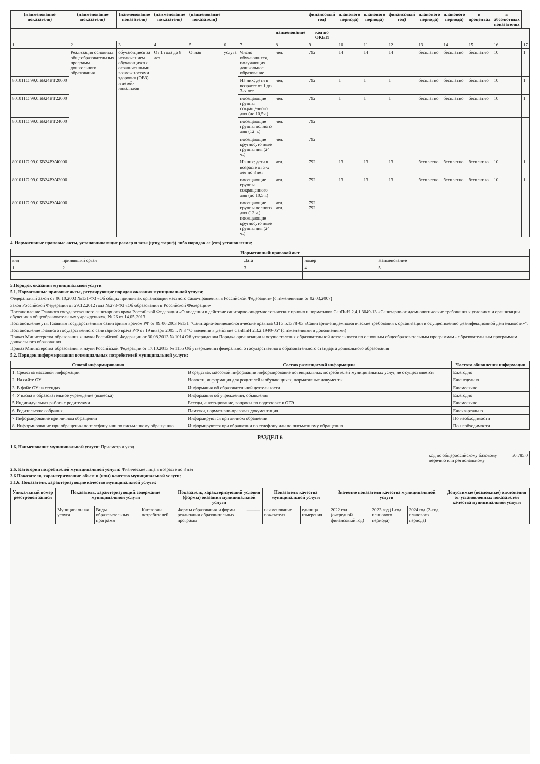| (наименование показателя) | (наименование показателя) | (наименование показателя) | (наименование показателя) | (наименование показателя) | | | | финансовый год) | планового периода) | планового периода) | финансовый год) | планового периода) | планового периода) | в процентах | в абсолютных показателях | |
| --- | --- | --- | --- | --- | --- | --- | --- | --- | --- | --- | --- | --- | --- | --- | --- | --- |
| | | | | | | | наименование | код по ОКЕИ | | | | | | | | |
| 1 | 2 | 3 | 4 | 5 | 6 | 7 | 8 | 9 | 10 | 11 | 12 | 13 | 14 | 15 | 16 | 17 |
| | Реализация основных общеобразовательных программ дошкольного образования | обучающиеся за исключением обучающихся с ограниченными возможностями здоровья (ОВЗ) и детей-инвалидов | От 1 года до 8 лет | Очная | услуга | Число обучающихся, получающих дошкольное образование | чел. | 792 | 14 | 14 | 14 | бесплатно | бесплатно | бесплатно | 10 | 1 |
| 801011О.99.0.БВ24ВТ20000 | | | | | | Из них: дети в возрасте от 1 до 3-х лет | чел. | 792 | 1 | 1 | 1 | бесплатно | бесплатно | бесплатно | 10 | 1 |
| 801011О.99.0.БВ24ВТ22000 | | | | | | посещающие группы сокращенного дня (до 10,5ч.) | чел. | 792 | 1 | 1 | 1 | бесплатно | бесплатно | бесплатно | 10 | 1 |
| 801011О.99.0.БВ24ВТ24000 | | | | | | посещающие группы полного дня (12 ч.) | чел. | 792 | | | | | | | | |
| | | | | | | посещающие круглосуточные группы дня (24 ч.) | чел. | 792 | | | | | | | | |
| 801011О.99.0.БВ24ВУ40000 | | | | | | Из них: дети в возрасте от 3-х лет до 8 лет | чел. | 792 | 13 | 13 | 13 | бесплатно | бесплатно | бесплатно | 10 | 1 |
| 801011О.99.0.БВ24ВУ42000 | | | | | | посещающие группы сокращенного дня (до 10,5ч.) | чел. | 792 | 13 | 13 | 13 | бесплатно | бесплатно | бесплатно | 10 | 1 |
| 801011О.99.0.БВ24ВУ44000 | | | | | | посещающие группы полного дня (12 ч.) посещающие круглосуточные группы дня (24 ч.) | чел. чел. | 792 792 | | | | | | | | |
4. Нормативные правовые акты, устанавливающие размер платы (цену, тариф) либо порядок ее (его) установления:
| Нормативный правовой акт | | | | |
| --- | --- | --- | --- | --- |
| вид | принявший орган | Дата | номер | Наименование |
| 1 | 2 | 3 | 4 | 5 |
5.Порядок оказания муниципальной услуги
5.1. Нормативные правовые акты, регулирующие порядок оказания муниципальной услуги:
Федеральный Закон от 06.10.2003 №131-ФЗ «Об общих принципах организации местного самоуправления в Российской Федерации» (с изменениями от 02.03.2007)
Закон Российской Федерации от 29.12.2012 года №273-ФЗ «Об образовании в Российской Федерации»
Постановление Главного государственного санитарного врача Российской Федерации «О введении в действие санитарно-эпидемиологических правил и нормативов СанПиН 2.4.1.3049-13 «Санитарно-эпидемиологические требования к условиям и организации обучения в общеобразовательных учреждениях», № 26 от 14.05.2013
Постановление утв. Главным государственным санитарным врачом РФ от 09.06.2003 №131 "Санитарно-эпидемиологические правила СП 3.5.1378-03 «Санитарно-эпидемиологические требования к организации и осуществлению дезинфекционной деятельности»",
Постановление Главного государственного санитарного врача РФ от 19 января 2005 г. N 3 "О введении в действие СанПиН 2.3.2.1940-05" (с изменениями и дополнениями)
Приказ Министерства образования и науки Российской Федерации от 30.08.2013 № 1014 Об утверждении Порядка организации и осуществления образовательной деятельности по основным общеобразовательным программам - образовательным программам дошкольного образования
Приказ Министерства образования и науки Российской Федерации от 17.10.2013 № 1155 Об утверждении федерального государственного образовательного стандарта дошкольного образования
5.2. Порядок информирования потенциальных потребителей муниципальной услуги:
| Способ информирования | Состав размещаемой информации | Частота обновления информации |
| --- | --- | --- |
| 1. Средства массовой информации | В средствах массовой информации информирование потенциальных потребителей муниципальных услуг, не осуществляется | Ежегодно |
| 2. На сайте ОУ | Новости, информация для родителей и обучающихся, нормативные документы | Еженедельно |
| 3. В фойе ОУ на стендах | Информация об образовательной деятельности | Ежемесячно |
| 4. У входа в образовательное учреждение (вывеска) | Информация об учреждении, объявления | Ежегодно |
| 5.Индивидуальная работа с родителями | Беседы, анкетирование, вопросы по подготовке к ОГЭ | Ежемесячно |
| 6. Родительские собрания. | Памятки, нормативно-правовая документация | Ежеквартально |
| 7.Информирование при личном обращении | Информируются при личном обращении | По необходимости |
| 8. Информирование при обращении по телефону или по письменному обращению | Информируются при обращении по телефону или по письменному обращению | По необходимости |
РАЗДЕЛ 6
1.6. Наименование муниципальной услуги: Присмотр и уход
код по общероссийскому базовому перечню или региональному
50.785.0
2.6. Категории потребителей муниципальной услуги: Физические лица в возрасте до 8 лет
3.6 Показатели, характеризующие объем и (или) качество муниципальной услуги:
3.1.6. Показатели, характеризующие качество муниципальной услуги:
| Уникальный номер реестровой записи | Показатель, характеризующий содержание муниципальной услуги | | | Показатель, характеризующий условия (формы) оказания муниципальной услуги | | Показатель качества муниципальной услуги | | Значение показателя качества муниципальной услуги | | | Допустимые (возможные) отклонения от установленных показателей качества муниципальной услуги |
| --- | --- | --- | --- | --- | --- | --- | --- | --- | --- | --- | --- |
| | Муниципальная услуга | Виды образовательных программ | Категории потребителей | Формы образования и формы реализации образовательных программ | ——— | наименование показателя | единица измерения | 2022 год (очередной финансовый год) | 2023 год (1-год планового периода) | 2024 год (2-год планового периода) | |